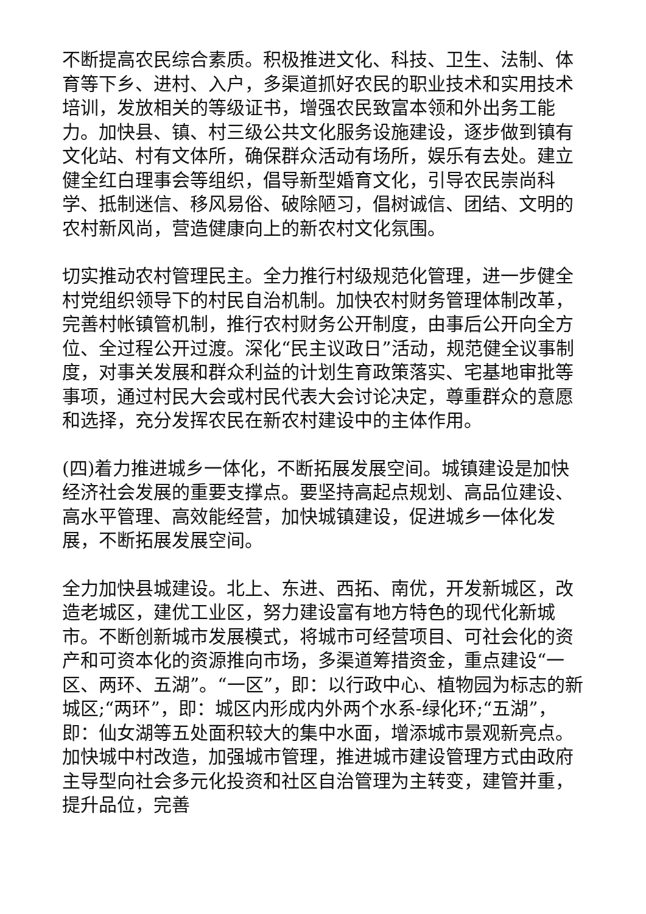不断提高农民综合素质。积极推进文化、科技、卫生、法制、体育等下乡、进村、入户，多渠道抓好农民的职业技术和实用技术培训，发放相关的等级证书，增强农民致富本领和外出务工能力。加快县、镇、村三级公共文化服务设施建设，逐步做到镇有文化站、村有文体所，确保群众活动有场所，娱乐有去处。建立健全红白理事会等组织，倡导新型婚育文化，引导农民崇尚科学、抵制迷信、移风易俗、破除陋习，倡树诚信、团结、文明的农村新风尚，营造健康向上的新农村文化氛围。
切实推动农村管理民主。全力推行村级规范化管理，进一步健全村党组织领导下的村民自治机制。加快农村财务管理体制改革，完善村帐镇管机制，推行农村财务公开制度，由事后公开向全方位、全过程公开过渡。深化“民主议政日”活动，规范健全议事制度，对事关发展和群众利益的计划生育政策落实、宅基地审批等事项，通过村民大会或村民代表大会讨论决定，尊重群众的意愿和选择，充分发挥农民在新农村建设中的主体作用。
(四)着力推进城乡一体化，不断拓展发展空间。城镇建设是加快经济社会发展的重要支撑点。要坚持高起点规划、高品位建设、高水平管理、高效能经营，加快城镇建设，促进城乡一体化发展，不断拓展发展空间。
全力加快县城建设。北上、东进、西拓、南优，开发新城区，改造老城区，建优工业区，努力建设富有地方特色的现代化新城市。不断创新城市发展模式，将城市可经营项目、可社会化的资产和可资本化的资源推向市场，多渠道筹措资金，重点建设“一区、两环、五湖”。“一区”，即：以行政中心、植物园为标志的新城区;“两环”，即：城区内形成内外两个水系-绿化环;“五湖”，即：仙女湖等五处面积较大的集中水面，增添城市景观新亮点。加快城中村改造，加强城市管理，推进城市建设管理方式由政府主导型向社会多元化投资和社区自治管理为主转变，建管并重，提升品位，完善